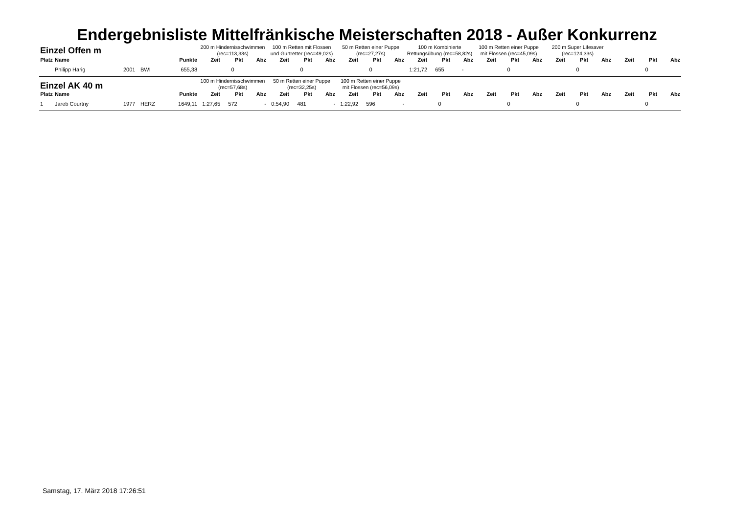Endergebnisliste Mittelfränkische Meisterschaften 2018 - Außer Konkurrenz
| Einzel Offen m | | | | | 200 m Hindernisschwimmen (rec=113,33s) | | | 100 m Retten mit Flossen und Gurtretter (rec=49,02s) | | | 50 m Retten einer Puppe (rec=27,27s) | | | 100 m Kombinierte Rettungsübung (rec=58,82s) | | | 100 m Retten einer Puppe mit Flossen (rec=45,09s) | | | 200 m Super Lifesaver (rec=124,33s) | | | | | |
| --- | --- | --- | --- | --- | --- | --- | --- | --- | --- | --- | --- | --- | --- | --- | --- | --- | --- | --- | --- | --- | --- | --- | --- | --- | --- |
| Platz | Name | | | Punkte | Zeit | Pkt | Abz | Zeit | Pkt | Abz | Zeit | Pkt | Abz | Zeit | Pkt | Abz | Zeit | Pkt | Abz | Zeit | Pkt | Abz | Zeit | Pkt | Abz |
| | Philipp Harig | 2001 | BWI | 655,38 | | 0 | | | 0 | | | 0 | | 1:21,72 | 655 | - | | 0 | | | 0 | | | 0 | |
| Einzel AK 40 m | | | | | 100 m Hindernisschwimmen (rec=57,68s) | | | 50 m Retten einer Puppe (rec=32,25s) | | | 100 m Retten einer Puppe mit Flossen (rec=56,09s) | | | | | | | | | | | | | | |
| Platz | Name | | | Punkte | Zeit | Pkt | Abz | Zeit | Pkt | Abz | Zeit | Pkt | Abz | Zeit | Pkt | Abz | Zeit | Pkt | Abz | Zeit | Pkt | Abz | Zeit | Pkt | Abz |
| 1 | Jareb Courtny | 1977 | HERZ | 1649,11 | 1:27,65 | 572 | - | 0:54,90 | 481 | - | 1:22,92 | 596 | - | | 0 | | | 0 | | | 0 | | | 0 | |
Samstag, 17. März 2018 17:26:51